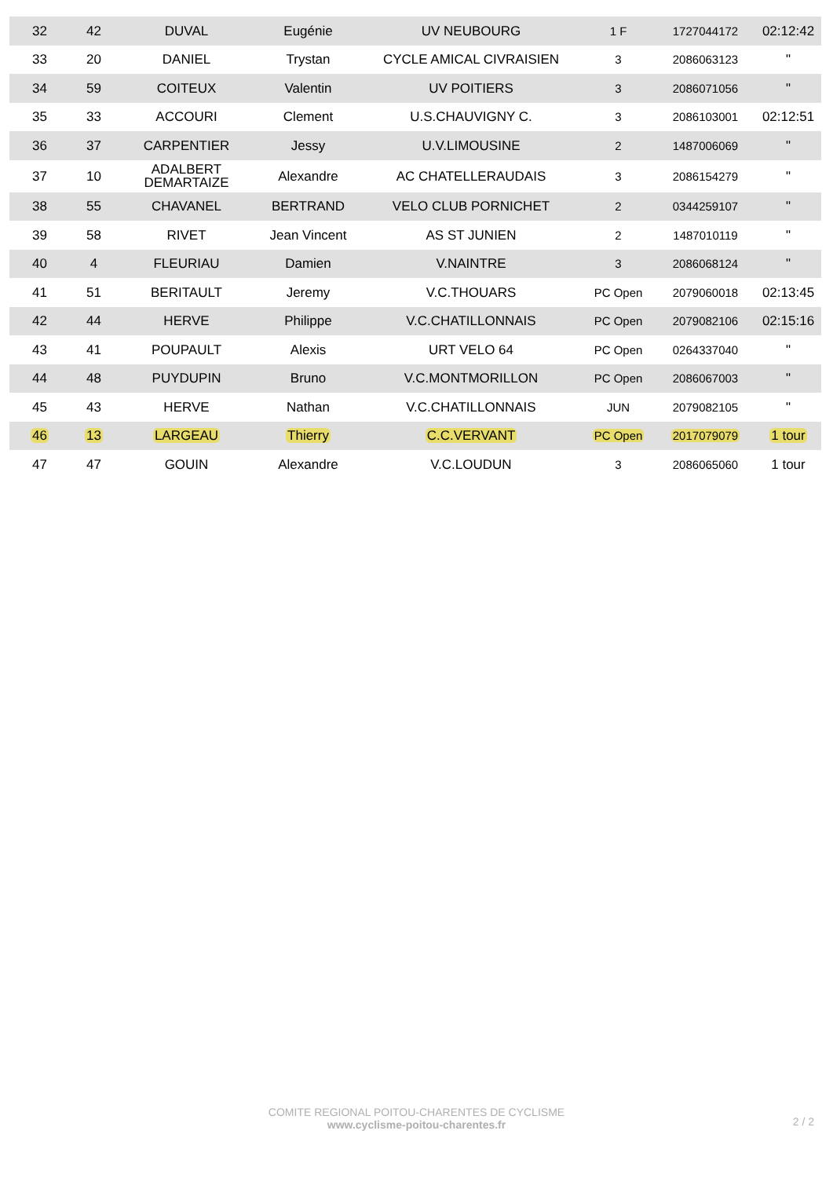| 32 | 42 | DUVAL | Eugénie | UV NEUBOURG | 1 F | 1727044172 | 02:12:42 |
| 33 | 20 | DANIEL | Trystan | CYCLE AMICAL CIVRAISIEN | 3 | 2086063123 | " |
| 34 | 59 | COITEUX | Valentin | UV POITIERS | 3 | 2086071056 | " |
| 35 | 33 | ACCOURI | Clement | U.S.CHAUVIGNY C. | 3 | 2086103001 | 02:12:51 |
| 36 | 37 | CARPENTIER | Jessy | U.V.LIMOUSINE | 2 | 1487006069 | " |
| 37 | 10 | ADALBERT DEMARTAIZE | Alexandre | AC CHATELLERAUDAIS | 3 | 2086154279 | " |
| 38 | 55 | CHAVANEL | BERTRAND | VELO CLUB PORNICHET | 2 | 0344259107 | " |
| 39 | 58 | RIVET | Jean Vincent | AS ST JUNIEN | 2 | 1487010119 | " |
| 40 | 4 | FLEURIAU | Damien | V.NAINTRE | 3 | 2086068124 | " |
| 41 | 51 | BERITAULT | Jeremy | V.C.THOUARS | PC Open | 2079060018 | 02:13:45 |
| 42 | 44 | HERVE | Philippe | V.C.CHATILLONNAIS | PC Open | 2079082106 | 02:15:16 |
| 43 | 41 | POUPAULT | Alexis | URT VELO 64 | PC Open | 0264337040 | " |
| 44 | 48 | PUYDUPIN | Bruno | V.C.MONTMORILLON | PC Open | 2086067003 | " |
| 45 | 43 | HERVE | Nathan | V.C.CHATILLONNAIS | JUN | 2079082105 | " |
| 46 | 13 | LARGEAU | Thierry | C.C.VERVANT | PC Open | 2017079079 | 1 tour |
| 47 | 47 | GOUIN | Alexandre | V.C.LOUDUN | 3 | 2086065060 | 1 tour |
COMITE REGIONAL POITOU-CHARENTES DE CYCLISME
www.cyclisme-poitou-charentes.fr
2 / 2